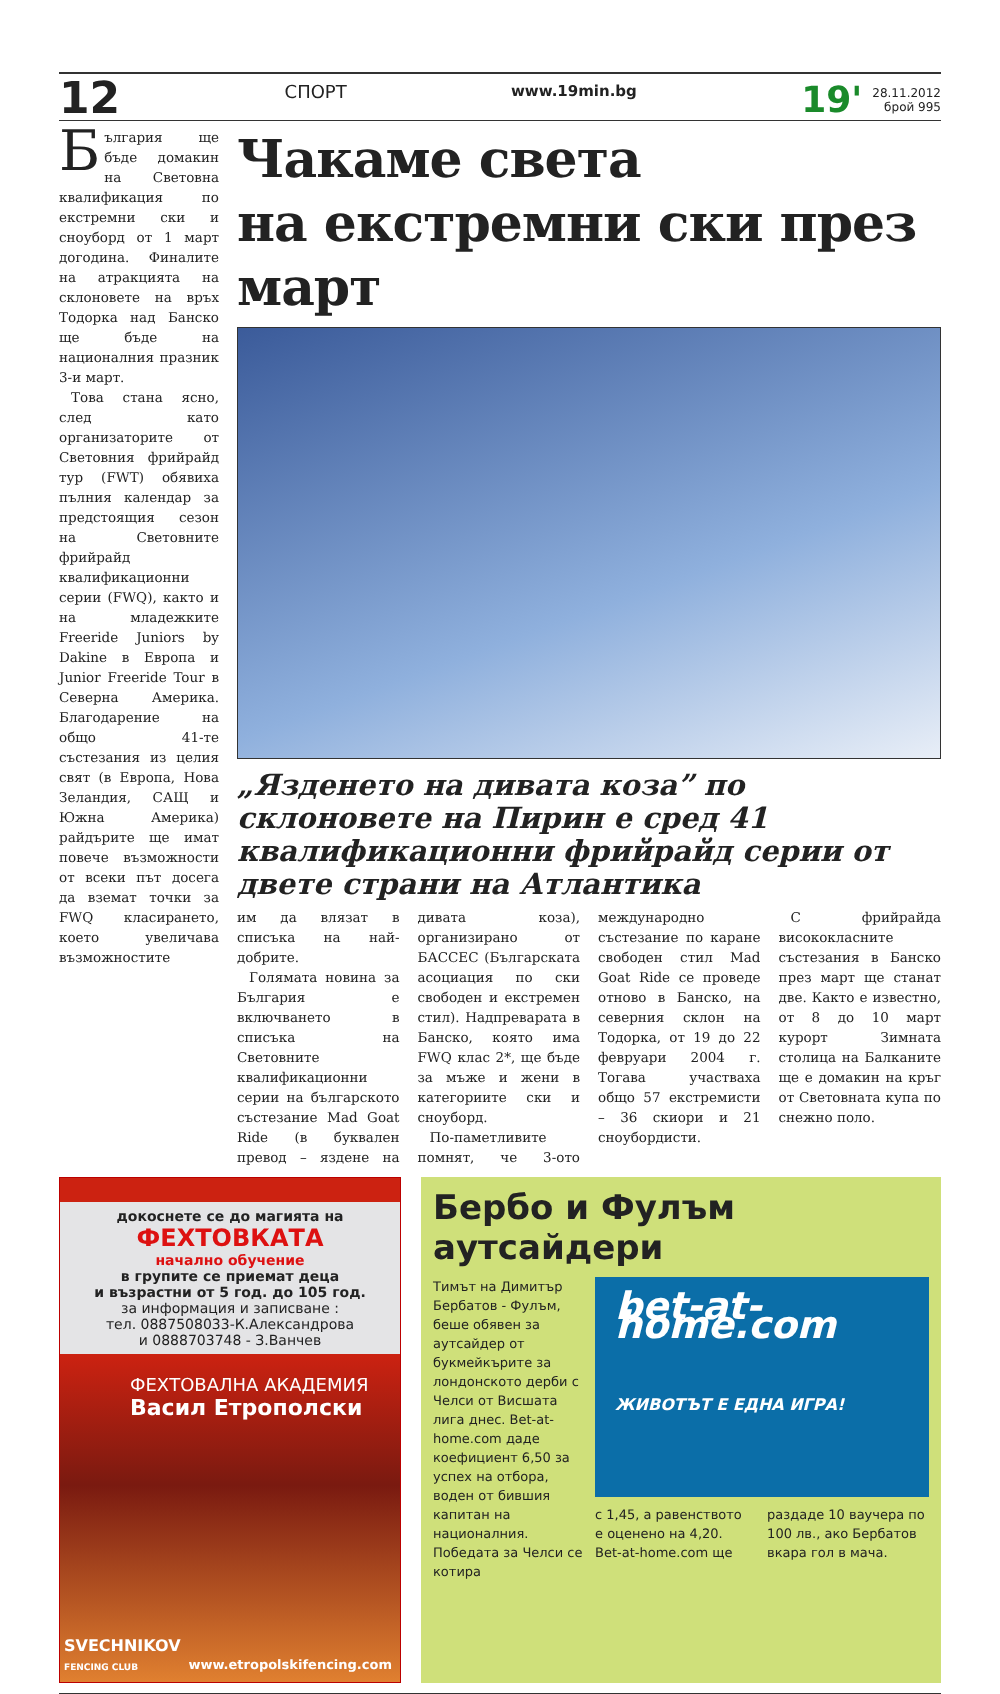12
СПОРТ
www.19min.bg
19'
28.11.2012
брой 995
България ще бъде домакин на Световна квалификация по екстремни ски и сноуборд от 1 март догодина. Финалите на атракцията на склоновете на връх Тодорка над Банско ще бъде на националния празник 3-и март.
Това стана ясно, след като организаторите от Световния фрийрайд тур (FWT) обявиха пълния календар за предстоящия сезон на Световните фрийрайд квалификационни серии (FWQ), както и на младежките Freeride Juniors by Dakine в Европа и Junior Freeride Tour в Северна Америка. Благодарение на общо 41-те състезания из целия свят (в Европа, Нова Зеландия, САЩ и Южна Америка) райдърите ще имат повече възможности от всеки път досега да вземат точки за FWQ класирането, което увеличава възможностите
Чакаме света
на екстремни ски през март
„Яздeнето на дивата коза” по склоновете на Пирин е сред 41 квалификационни фрийрайд серии от двете страни на Атлантика
им да влязат в списъка на най-добрите.
Голямата новина за България е включването в списъка на Световните квалификационни серии на българското състезание Mad Goat Ride (в буквален превод – яздене на дивата коза), организирано от БАССЕС (Българската асоциация по ски свободен и екстремен стил). Надпреварата в Банско, която има FWQ клас 2*, ще бъде за мъже и жени в категориите ски и сноуборд.
По-паметливите помнят, че 3-ото международно състезание по каране свободен стил Mad Goat Ride се проведе отново в Банско, на северния склон на Тодорка, от 19 до 22 февруари 2004 г. Тогава участваха общо 57 екстремисти – 36 скиори и 21 сноубордисти.
С фрийрайда висококласните състезания в Банско през март ще станат две. Както е известно, от 8 до 10 март курорт Зимната столица на Балканите ще е домакин на кръг от Световната купа по снежно поло.
докоснете се до магията на
ФЕХТОВКАТА
начално обучение
в групите се приемат деца
и възрастни от 5 год. до 105 год.
за информация и записване :
тел. 0887508033-К.Александрова
и 0888703748 - З.Ванчев
ФЕХТОВАЛНА АКАДЕМИЯ
Васил Етрополски
SVECHNIKOV
FENCING CLUB
www.etropolskifencing.com
Бербо и Фулъм аутсайдери
Тимът на Димитър Бербатов - Фулъм, беше обявен за аутсайдер от букмейкърите за лондонското дерби с Челси от Висшата лига днес. Bet-at-home.com даде коефициент 6,50 за успех на отбора, воден от бившия капитан на националния. Победата за Челси се котира
bet-at-home.com
ЖИВОТЪТ Е ЕДНА ИГРА!
с 1,45, а равенството е оценено на 4,20. Bet-at-home.com ще
раздаде 10 ваучера по 100 лв., ако Бербатов вкара гол в мача.